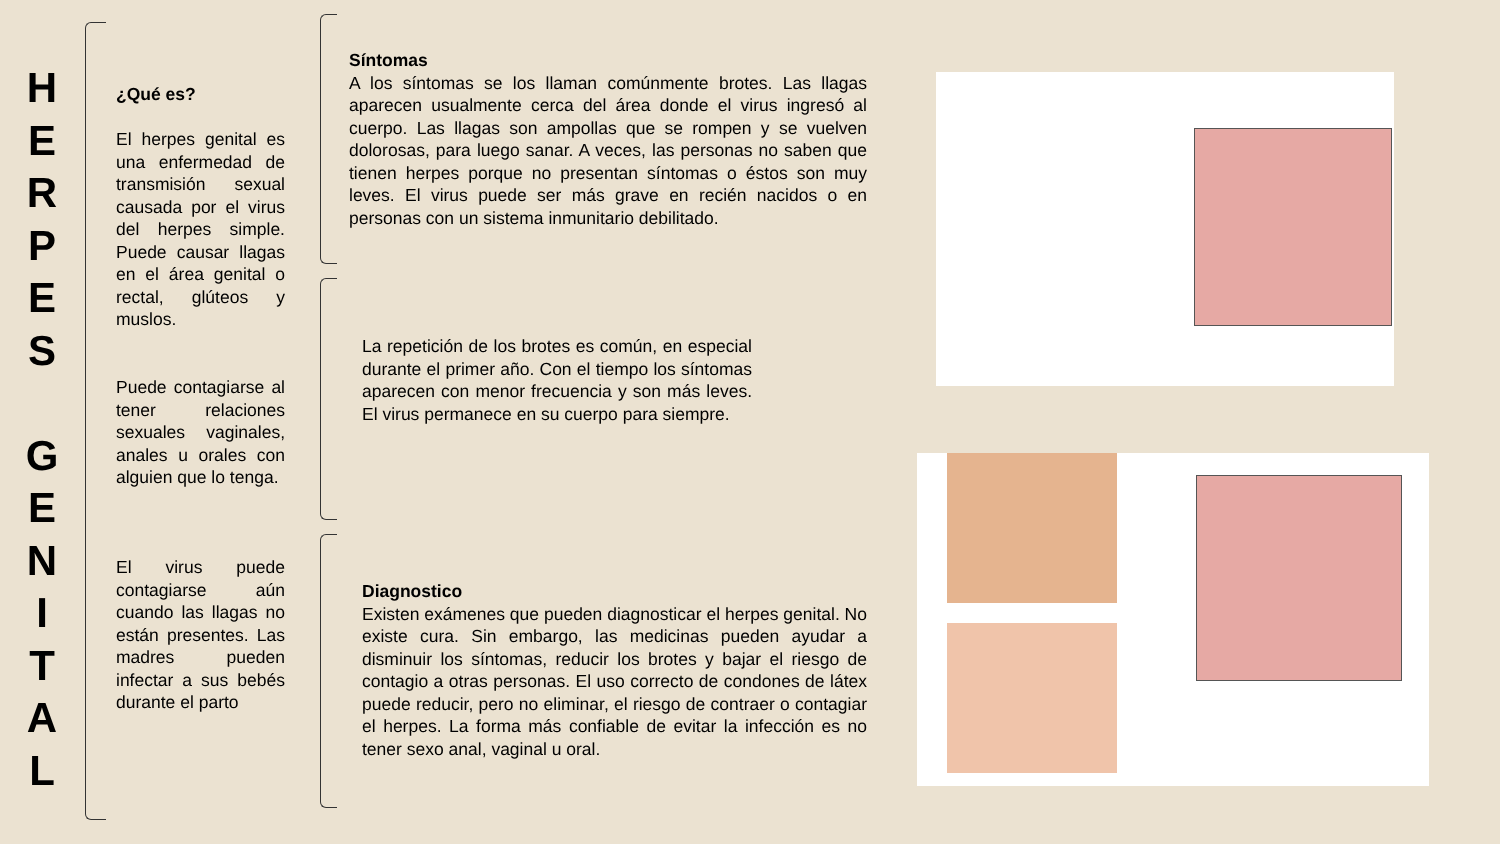H
E
R
P
E
S
G
E
N
I
T
A
L
¿Qué es?
El herpes genital es una enfermedad de transmisión sexual causada por el virus del herpes simple. Puede causar llagas en el área genital o rectal, glúteos y muslos.
Puede contagiarse al tener relaciones sexuales vaginales, anales u orales con alguien que lo tenga.
El virus puede contagiarse aún cuando las llagas no están presentes. Las madres pueden infectar a sus bebés durante el parto
Síntomas
A los síntomas se los llaman comúnmente brotes. Las llagas aparecen usualmente cerca del área donde el virus ingresó al cuerpo. Las llagas son ampollas que se rompen y se vuelven dolorosas, para luego sanar. A veces, las personas no saben que tienen herpes porque no presentan síntomas o éstos son muy leves. El virus puede ser más grave en recién nacidos o en personas con un sistema inmunitario debilitado.
La repetición de los brotes es común, en especial durante el primer año. Con el tiempo los síntomas aparecen con menor frecuencia y son más leves. El virus permanece en su cuerpo para siempre.
Diagnostico
Existen exámenes que pueden diagnosticar el herpes genital. No existe cura. Sin embargo, las medicinas pueden ayudar a disminuir los síntomas, reducir los brotes y bajar el riesgo de contagio a otras personas. El uso correcto de condones de látex puede reducir, pero no eliminar, el riesgo de contraer o contagiar el herpes. La forma más confiable de evitar la infección es no tener sexo anal, vaginal u oral.